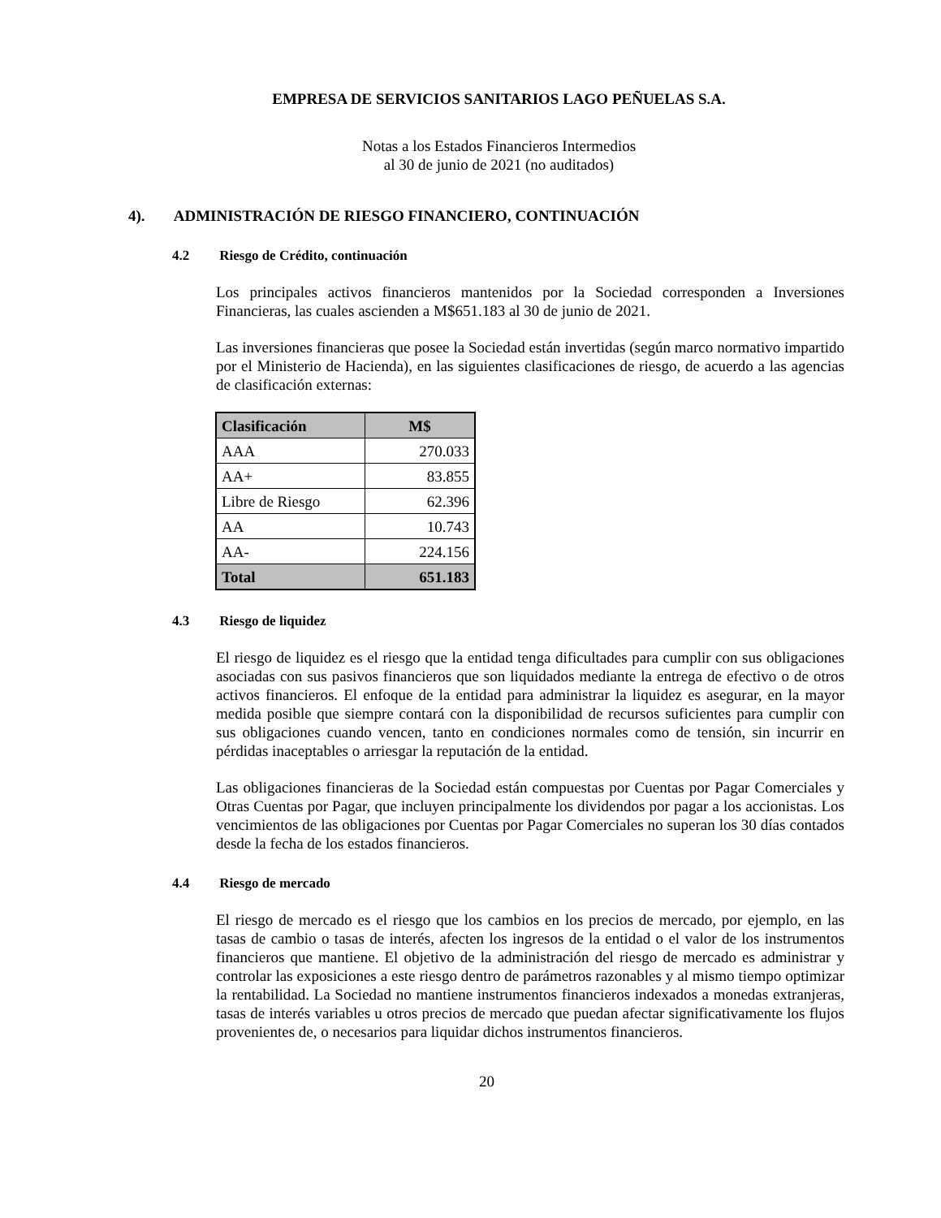EMPRESA DE SERVICIOS SANITARIOS LAGO PEÑUELAS S.A.
Notas a los Estados Financieros Intermedios
al 30 de junio de 2021 (no auditados)
4). ADMINISTRACIÓN DE RIESGO FINANCIERO, CONTINUACIÓN
4.2 Riesgo de Crédito, continuación
Los principales activos financieros mantenidos por la Sociedad corresponden a Inversiones Financieras, las cuales ascienden a M$651.183 al 30 de junio de 2021.
Las inversiones financieras que posee la Sociedad están invertidas (según marco normativo impartido por el Ministerio de Hacienda), en las siguientes clasificaciones de riesgo, de acuerdo a las agencias de clasificación externas:
| Clasificación | M$ |
| --- | --- |
| AAA | 270.033 |
| AA+ | 83.855 |
| Libre de Riesgo | 62.396 |
| AA | 10.743 |
| AA- | 224.156 |
| Total | 651.183 |
4.3 Riesgo de liquidez
El riesgo de liquidez es el riesgo que la entidad tenga dificultades para cumplir con sus obligaciones asociadas con sus pasivos financieros que son liquidados mediante la entrega de efectivo o de otros activos financieros. El enfoque de la entidad para administrar la liquidez es asegurar, en la mayor medida posible que siempre contará con la disponibilidad de recursos suficientes para cumplir con sus obligaciones cuando vencen, tanto en condiciones normales como de tensión, sin incurrir en pérdidas inaceptables o arriesgar la reputación de la entidad.
Las obligaciones financieras de la Sociedad están compuestas por Cuentas por Pagar Comerciales y Otras Cuentas por Pagar, que incluyen principalmente los dividendos por pagar a los accionistas. Los vencimientos de las obligaciones por Cuentas por Pagar Comerciales no superan los 30 días contados desde la fecha de los estados financieros.
4.4 Riesgo de mercado
El riesgo de mercado es el riesgo que los cambios en los precios de mercado, por ejemplo, en las tasas de cambio o tasas de interés, afecten los ingresos de la entidad o el valor de los instrumentos financieros que mantiene. El objetivo de la administración del riesgo de mercado es administrar y controlar las exposiciones a este riesgo dentro de parámetros razonables y al mismo tiempo optimizar la rentabilidad. La Sociedad no mantiene instrumentos financieros indexados a monedas extranjeras, tasas de interés variables u otros precios de mercado que puedan afectar significativamente los flujos provenientes de, o necesarios para liquidar dichos instrumentos financieros.
20